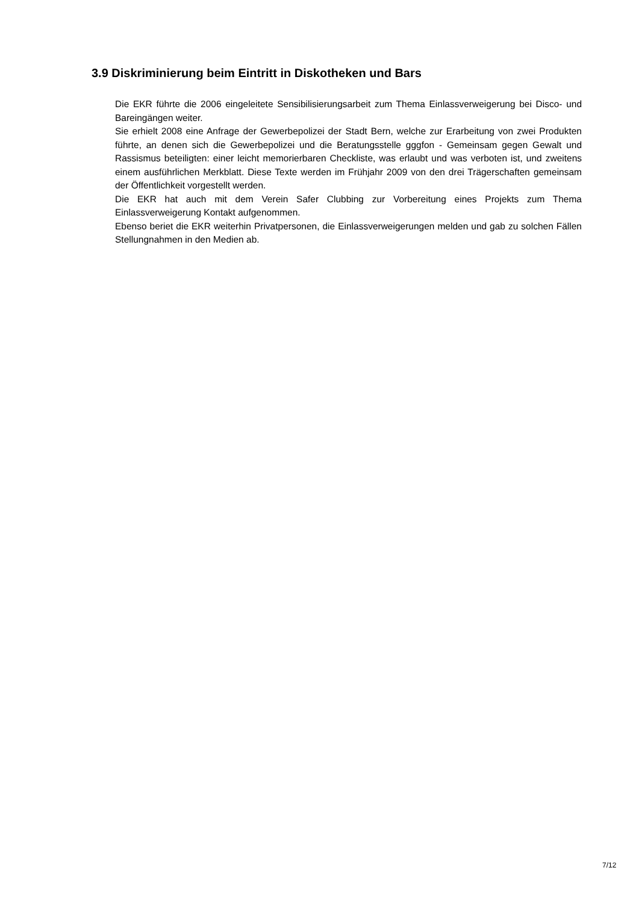3.9 Diskriminierung beim Eintritt in Diskotheken und Bars
Die EKR führte die 2006 eingeleitete Sensibilisierungsarbeit zum Thema Einlassverweigerung bei Disco- und Bareingängen weiter.
Sie erhielt 2008 eine Anfrage der Gewerbepolizei der Stadt Bern, welche zur Erarbeitung von zwei Produkten führte, an denen sich die Gewerbepolizei und die Beratungsstelle gggfon - Gemeinsam gegen Gewalt und Rassismus beteiligten: einer leicht memorierbaren Checkliste, was erlaubt und was verboten ist, und zweitens einem ausführlichen Merkblatt. Diese Texte werden im Frühjahr 2009 von den drei Trägerschaften gemeinsam der Öffentlichkeit vorgestellt werden.
Die EKR hat auch mit dem Verein Safer Clubbing zur Vorbereitung eines Projekts zum Thema Einlassverweigerung Kontakt aufgenommen.
Ebenso beriet die EKR weiterhin Privatpersonen, die Einlassverweigerungen melden und gab zu solchen Fällen Stellungnahmen in den Medien ab.
7/12